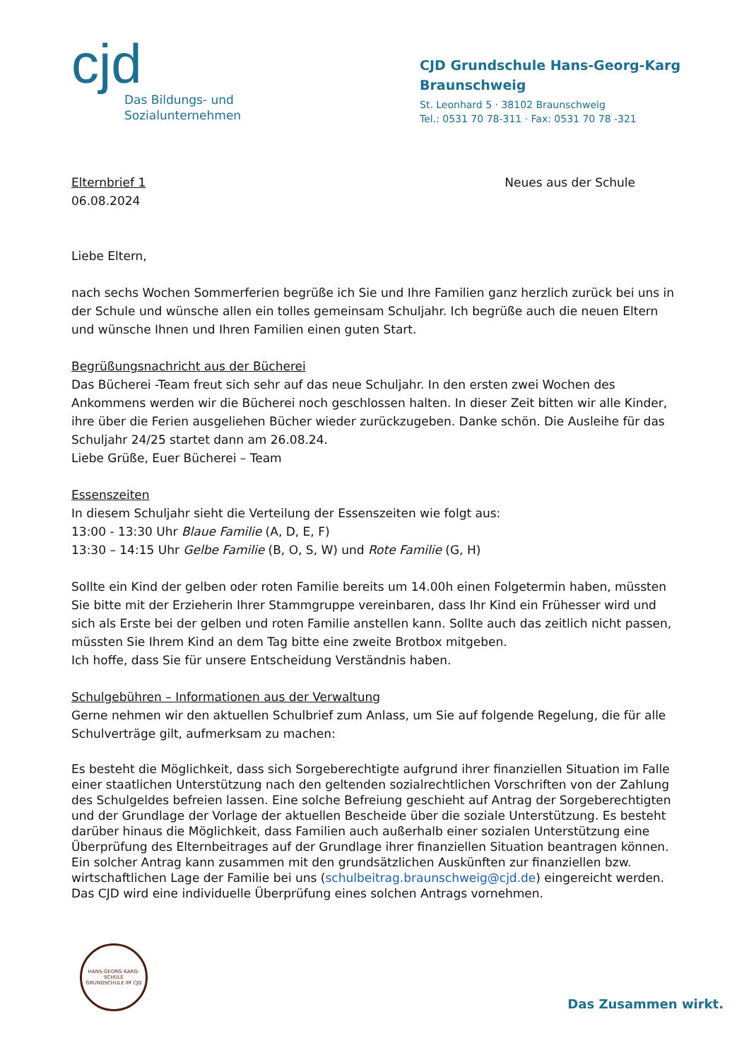cjd
Das Bildungs- und
Sozialunternehmen
CJD Grundschule Hans-Georg-Karg Braunschweig
St. Leonhard 5 · 38102 Braunschweig
Tel.: 0531 70 78-311 · Fax: 0531 70 78 -321
Elternbrief 1 Neues aus der Schule
06.08.2024
Liebe Eltern,
nach sechs Wochen Sommerferien begrüße ich Sie und Ihre Familien ganz herzlich zurück bei uns in der Schule und wünsche allen ein tolles gemeinsam Schuljahr. Ich begrüße auch die neuen Eltern und wünsche Ihnen und Ihren Familien einen guten Start.
Begrüßungsnachricht aus der Bücherei
Das Bücherei -Team freut sich sehr auf das neue Schuljahr. In den ersten zwei Wochen des Ankommens werden wir die Bücherei noch geschlossen halten. In dieser Zeit bitten wir alle Kinder, ihre über die Ferien ausgeliehen Bücher wieder zurückzugeben. Danke schön. Die Ausleihe für das Schuljahr 24/25 startet dann am 26.08.24.
Liebe Grüße, Euer Bücherei – Team
Essenszeiten
In diesem Schuljahr sieht die Verteilung der Essenszeiten wie folgt aus:
13:00 - 13:30 Uhr Blaue Familie (A, D, E, F)
13:30 – 14:15 Uhr Gelbe Familie (B, O, S, W) und Rote Familie (G, H)
Sollte ein Kind der gelben oder roten Familie bereits um 14.00h einen Folgetermin haben, müssten Sie bitte mit der Erzieherin Ihrer Stammgruppe vereinbaren, dass Ihr Kind ein Frühesser wird und sich als Erste bei der gelben und roten Familie anstellen kann. Sollte auch das zeitlich nicht passen, müssten Sie Ihrem Kind an dem Tag bitte eine zweite Brotbox mitgeben.
Ich hoffe, dass Sie für unsere Entscheidung Verständnis haben.
Schulgebühren – Informationen aus der Verwaltung
Gerne nehmen wir den aktuellen Schulbrief zum Anlass, um Sie auf folgende Regelung, die für alle Schulverträge gilt, aufmerksam zu machen:
Es besteht die Möglichkeit, dass sich Sorgeberechtigte aufgrund ihrer finanziellen Situation im Falle einer staatlichen Unterstützung nach den geltenden sozialrechtlichen Vorschriften von der Zahlung des Schulgeldes befreien lassen. Eine solche Befreiung geschieht auf Antrag der Sorgeberechtigten und der Grundlage der Vorlage der aktuellen Bescheide über die soziale Unterstützung. Es besteht darüber hinaus die Möglichkeit, dass Familien auch außerhalb einer sozialen Unterstützung eine Überprüfung des Elternbeitrages auf der Grundlage ihrer finanziellen Situation beantragen können. Ein solcher Antrag kann zusammen mit den grundsätzlichen Auskünften zur finanziellen bzw. wirtschaftlichen Lage der Familie bei uns (schulbeitrag.braunschweig@cjd.de) eingereicht werden. Das CJD wird eine individuelle Überprüfung eines solchen Antrags vornehmen.
HANS-GEORG-KARG-SCHULE
GRUNDSCHULE IM CJD
Das Zusammen wirkt.